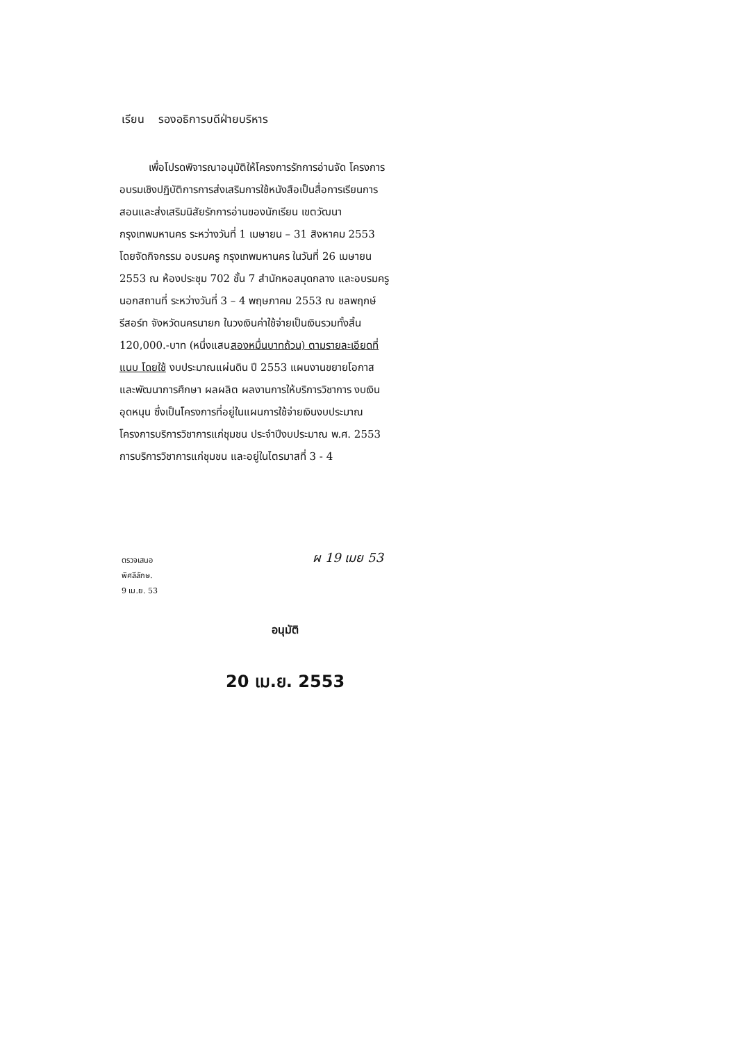เรียน รองอธิการบดีฝ่ายบริหาร
เพื่อโปรดพิจารณาอนุมัติให้โครงการรักการอ่านจัด โครงการอบรมเชิงปฏิบัติการการส่งเสริมการใช้หนังสือเป็นสื่อการเรียนการสอนและส่งเสริมนิสัยรักการอ่านของนักเรียน เขตวัฒนา กรุงเทพมหานคร ระหว่างวันที่ 1 เมษายน – 31 สิงหาคม 2553 โดยจัดกิจกรรม อบรมครู กรุงเทพมหานคร ในวันที่ 26 เมษายน 2553 ณ ห้องประชุม 702 ชั้น 7 สำนักหอสมุดกลาง และอบรมครูนอกสถานที่ ระหว่างวันที่ 3 – 4 พฤษภาคม 2553 ณ ชลพฤกษ์รีสอร์ท จังหวัดนครนายก ในวงเงินค่าใช้จ่ายเป็นเงินรวมทั้งสิ้น 120,000.-บาท (หนึ่งแสนสองหมื่นบาทถ้วน) ตามรายละเอียดที่แนบ โดยใช้ งบประมาณแผ่นดิน ปี 2553 แผนงานขยายโอกาสและพัฒนาการศึกษา ผลผลิต ผลงานการให้บริการวิชาการ งบเงินอุดหนุน ซึ่งเป็นโครงการที่อยู่ในแผนการใช้จ่ายเงินงบประมาณ โครงการบริการวิชาการแก่ชุมชน ประจำปีงบประมาณ พ.ศ. 2553 การบริการวิชาการแก่ชุมชน และอยู่ในไตรมาสที่ 3 - 4
ตรวจเสนอ
พิศลีลักษ.
9 เม.ย. 53
ผ 19 เมย 53
อนุมัติ
20 เม.ย. 2553